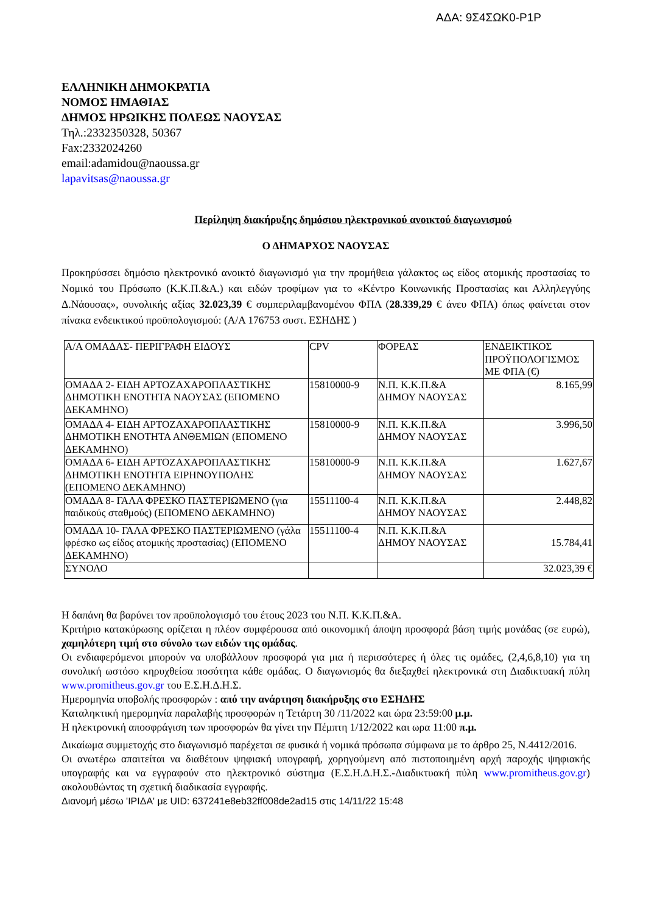ΑΔΑ: 9Σ4ΣΩΚ0-Ρ1Ρ
ΕΛΛΗΝΙΚΗ ΔΗΜΟΚΡΑΤΙΑ
ΝΟΜΟΣ ΗΜΑΘΙΑΣ
ΔΗΜΟΣ ΗΡΩΙΚΗΣ ΠΟΛΕΩΣ ΝΑΟΥΣΑΣ
Τηλ.:2332350328, 50367
Fax:2332024260
email:adamidou@naoussa.gr
lapavitsas@naoussa.gr
Περίληψη διακήρυξης δημόσιου ηλεκτρονικού ανοικτού διαγωνισμού
Ο ΔΗΜΑΡΧΟΣ ΝΑΟΥΣΑΣ
Προκηρύσσει δημόσιο ηλεκτρονικό ανοικτό διαγωνισμό για την προμήθεια γάλακτος ως είδος ατομικής προστασίας το Νομικό του Πρόσωπο (Κ.Κ.Π.&Α.) και ειδών τροφίμων για το «Κέντρο Κοινωνικής Προστασίας και Αλληλεγγύης Δ.Νάουσας», συνολικής αξίας 32.023,39 € συμπεριλαμβανομένου ΦΠΑ (28.339,29 € άνευ ΦΠΑ) όπως φαίνεται στον πίνακα ενδεικτικού προϋπολογισμού: (Α/Α 176753 συστ. ΕΣΗΔΗΣ )
| Α/Α ΟΜΑΔΑΣ- ΠΕΡΙΓΡΑΦΗ ΕΙΔΟΥΣ | CPV | ΦΟΡΕΑΣ | ΕΝΔΕΙΚΤΙΚΟΣ ΠΡΟΫΠΟΛΟΓΙΣΜΟΣ ΜΕ ΦΠΑ (€) |
| ΟΜΑΔΑ 2- ΕΙΔΗ ΑΡΤΟΖΑΧΑΡΟΠΛΑΣΤΙΚΗΣ ΔΗΜΟΤΙΚΗ ΕΝΟΤΗΤΑ ΝΑΟΥΣΑΣ (ΕΠΟΜΕΝΟ ΔΕΚΑΜΗΝΟ) | 15810000-9 | Ν.Π. Κ.Κ.Π.&Α ΔΗΜΟΥ ΝΑΟΥΣΑΣ | 8.165,99 |
| ΟΜΑΔΑ 4- ΕΙΔΗ ΑΡΤΟΖΑΧΑΡΟΠΛΑΣΤΙΚΗΣ ΔΗΜΟΤΙΚΗ ΕΝΟΤΗΤΑ ΑΝΘΕΜΙΩΝ (ΕΠΟΜΕΝΟ ΔΕΚΑΜΗΝΟ) | 15810000-9 | Ν.Π. Κ.Κ.Π.&Α ΔΗΜΟΥ ΝΑΟΥΣΑΣ | 3.996,50 |
| ΟΜΑΔΑ 6- ΕΙΔΗ ΑΡΤΟΖΑΧΑΡΟΠΛΑΣΤΙΚΗΣ ΔΗΜΟΤΙΚΗ ΕΝΟΤΗΤΑ ΕΙΡΗΝΟΥΠΟΛΗΣ (ΕΠΟΜΕΝΟ ΔΕΚΑΜΗΝΟ) | 15810000-9 | Ν.Π. Κ.Κ.Π.&Α ΔΗΜΟΥ ΝΑΟΥΣΑΣ | 1.627,67 |
| ΟΜΑΔΑ 8- ΓΑΛΑ ΦΡΕΣΚΟ ΠΑΣΤΕΡΙΩΜΕΝΟ (για παιδικούς σταθμούς) (ΕΠΟΜΕΝΟ ΔΕΚΑΜΗΝΟ) | 15511100-4 | Ν.Π. Κ.Κ.Π.&Α ΔΗΜΟΥ ΝΑΟΥΣΑΣ | 2.448,82 |
| ΟΜΑΔΑ 10- ΓΑΛΑ ΦΡΕΣΚΟ ΠΑΣΤΕΡΙΩΜΕΝΟ (γάλα φρέσκο ως είδος ατομικής προστασίας) (ΕΠΟΜΕΝΟ ΔΕΚΑΜΗΝΟ) | 15511100-4 | Ν.Π. Κ.Κ.Π.&Α ΔΗΜΟΥ ΝΑΟΥΣΑΣ | 15.784,41 |
| ΣΥΝΟΛΟ | | | 32.023,39 € |
Η δαπάνη θα βαρύνει τον προϋπολογισμό του έτους 2023 του Ν.Π. Κ.Κ.Π.&Α.
Κριτήριο κατακύρωσης ορίζεται η πλέον συμφέρουσα από οικονομική άποψη προσφορά βάση τιμής μονάδας (σε ευρώ), χαμηλότερη τιμή στο σύνολο των ειδών της ομάδας.
Οι ενδιαφερόμενοι μπορούν να υποβάλλουν προσφορά για μια ή περισσότερες ή όλες τις ομάδες, (2,4,6,8,10) για τη συνολική ωστόσο κηρυχθείσα ποσότητα κάθε ομάδας. Ο διαγωνισμός θα διεξαχθεί ηλεκτρονικά στη Διαδικτυακή πύλη www.promitheus.gov.gr του Ε.Σ.Η.Δ.Η.Σ.
Ημερομηνία υποβολής προσφορών : από την ανάρτηση διακήρυξης στο ΕΣΗΔΗΣ
Καταληκτική ημερομηνία παραλαβής προσφορών η Τετάρτη 30 /11/2022 και ώρα 23:59:00 μ.μ.
Η ηλεκτρονική αποσφράγιση των προσφορών θα γίνει την Πέμπτη 1/12/2022 και ωρα 11:00 π.μ.
Δικαίωμα συμμετοχής στο διαγωνισμό παρέχεται σε φυσικά ή νομικά πρόσωπα σύμφωνα με το άρθρο 25, Ν.4412/2016.
Οι ανωτέρω απαιτείται να διαθέτουν ψηφιακή υπογραφή, χορηγούμενη από πιστοποιημένη αρχή παροχής ψηφιακής υπογραφής και να εγγραφούν στο ηλεκτρονικό σύστημα (Ε.Σ.Η.Δ.Η.Σ.-Διαδικτυακή πύλη www.promitheus.gov.gr) ακολουθώντας τη σχετική διαδικασία εγγραφής.
Διανομή μέσω 'ΙΡΙΔΑ' με UID: 637241e8eb32ff008de2ad15 στις 14/11/22 15:48